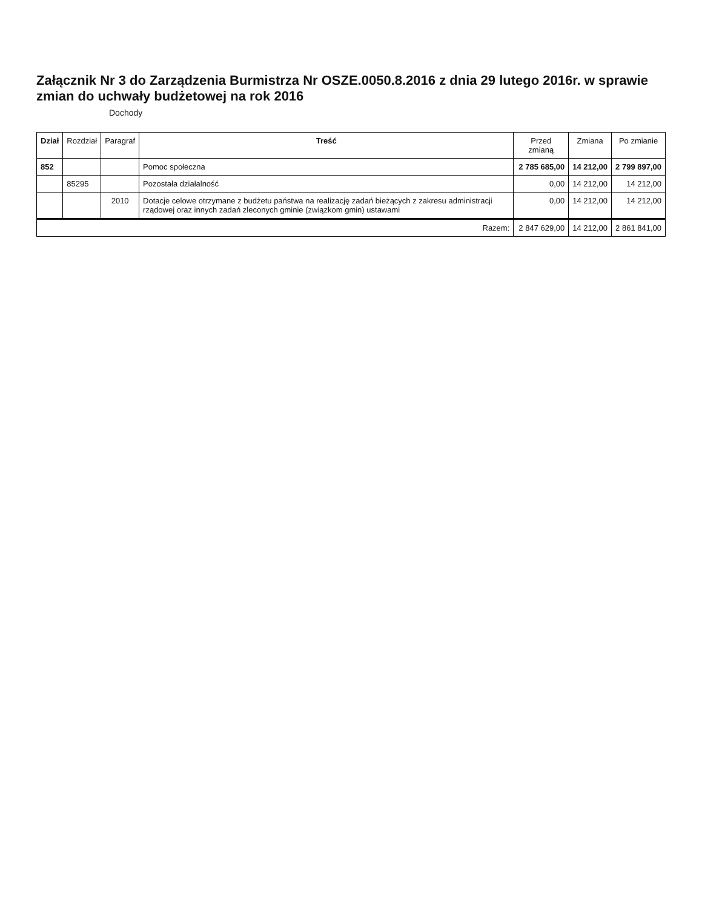Załącznik Nr 3 do Zarządzenia Burmistrza Nr OSZE.0050.8.2016 z dnia 29 lutego 2016r. w sprawie zmian do uchwały budżetowej na rok 2016
Dochody
| Dział | Rozdział | Paragraf | Treść | Przed zmianą | Zmiana | Po zmianie |
| --- | --- | --- | --- | --- | --- | --- |
| 852 | | | Pomoc społeczna | 2 785 685,00 | 14 212,00 | 2 799 897,00 |
| | 85295 | | Pozostała działalność | 0,00 | 14 212,00 | 14 212,00 |
| | | 2010 | Dotacje celowe otrzymane z budżetu państwa na realizację zadań bieżących z zakresu administracji rządowej oraz innych zadań zleconych gminie (związkom gmin) ustawami | 0,00 | 14 212,00 | 14 212,00 |
| Razem: | | | | 2 847 629,00 | 14 212,00 | 2 861 841,00 |